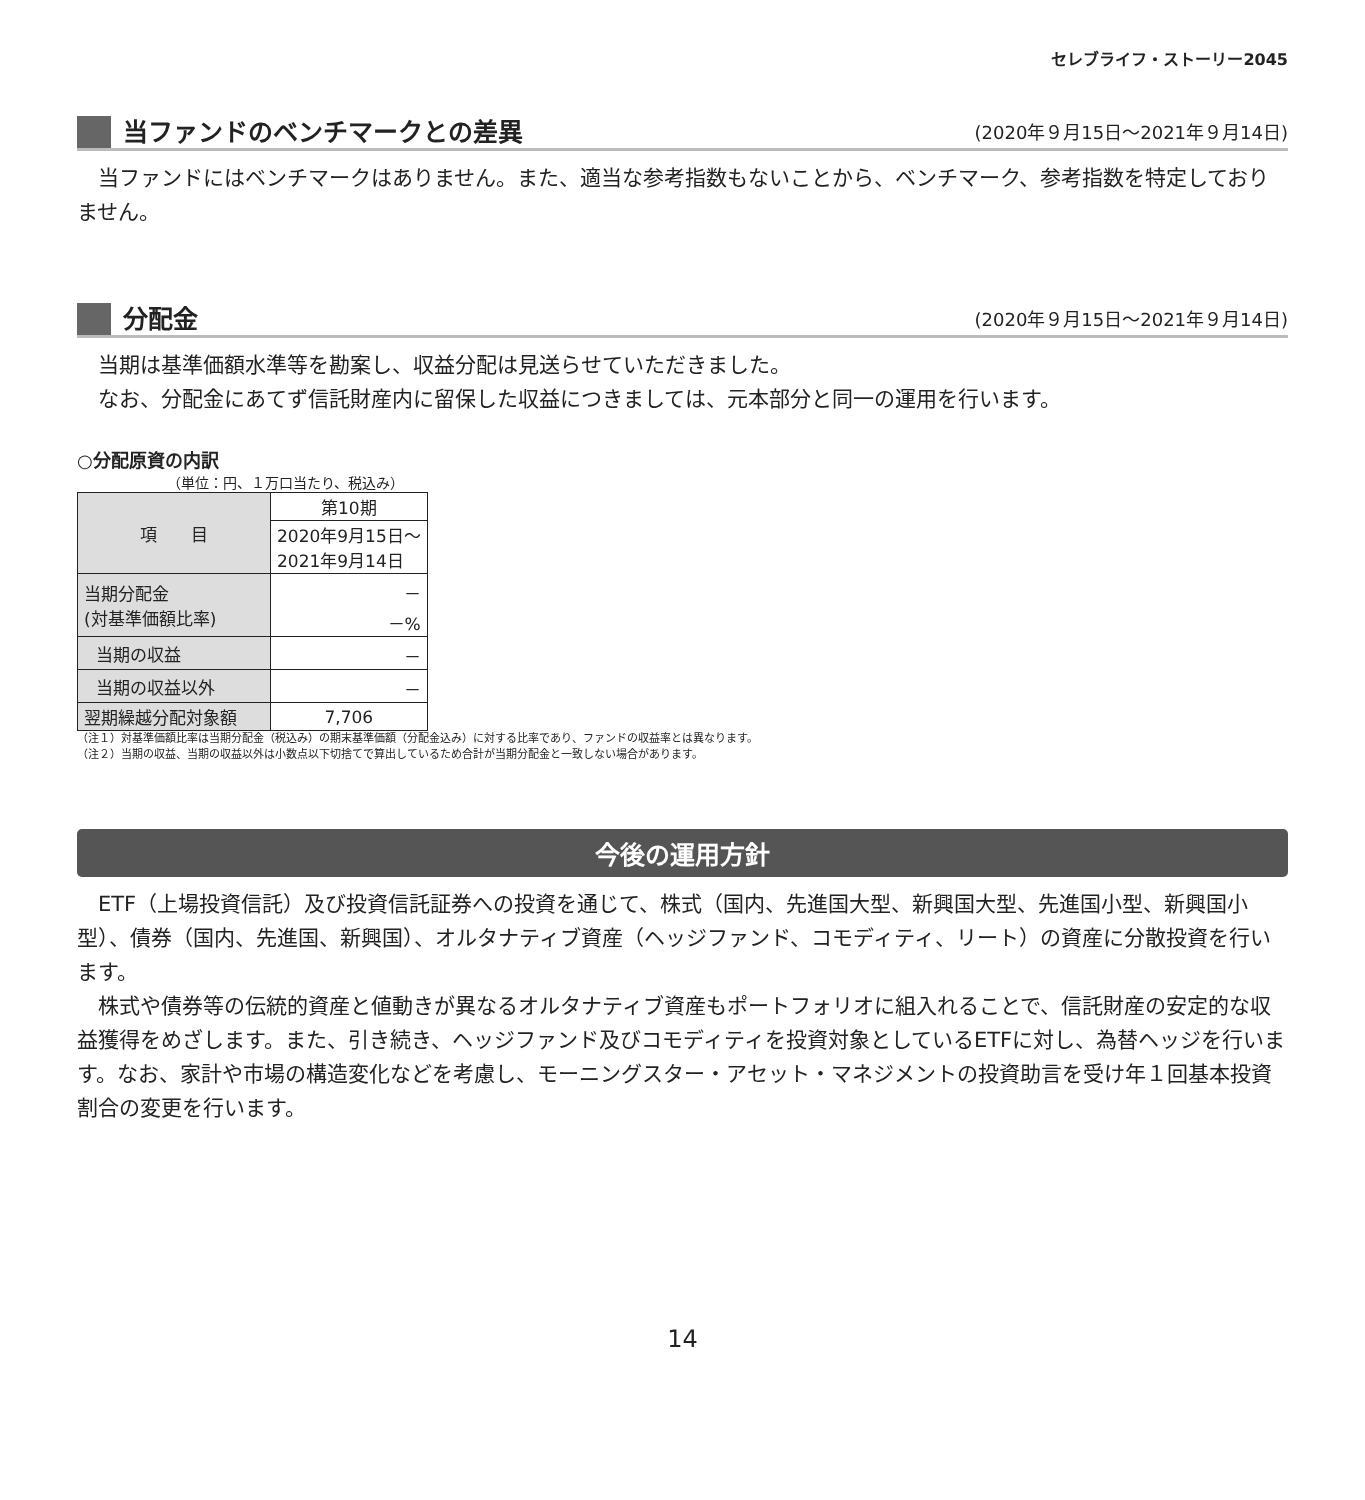セレブライフ・ストーリー2045
当ファンドのベンチマークとの差異
(2020年９月15日～2021年９月14日)
　当ファンドにはベンチマークはありません。また、適当な参考指数もないことから、ベンチマーク、参考指数を特定しておりません。
分配金
(2020年９月15日～2021年９月14日)
　当期は基準価額水準等を勘案し、収益分配は見送らせていただきました。
　なお、分配金にあてず信託財産内に留保した収益につきましては、元本部分と同一の運用を行います。
○分配原資の内訳
（単位：円、１万口当たり、税込み）
| 項 目 | 第10期 |
| --- | --- |
| | 2020年9月15日～ 2021年9月14日 |
| 当期分配金 (対基準価額比率) | － －% |
| 当期の収益 | － |
| 当期の収益以外 | － |
| 翌期繰越分配対象額 | 7,706 |
（注１）対基準価額比率は当期分配金（税込み）の期末基準価額（分配金込み）に対する比率であり、ファンドの収益率とは異なります。
（注２）当期の収益、当期の収益以外は小数点以下切捨てで算出しているため合計が当期分配金と一致しない場合があります。
今後の運用方針
　ETF（上場投資信託）及び投資信託証券への投資を通じて、株式（国内、先進国大型、新興国大型、先進国小型、新興国小型）、債券（国内、先進国、新興国）、オルタナティブ資産（ヘッジファンド、コモディティ、リート）の資産に分散投資を行います。
　株式や債券等の伝統的資産と値動きが異なるオルタナティブ資産もポートフォリオに組入れることで、信託財産の安定的な収益獲得をめざします。また、引き続き、ヘッジファンド及びコモディティを投資対象としているETFに対し、為替ヘッジを行います。なお、家計や市場の構造変化などを考慮し、モーニングスター・アセット・マネジメントの投資助言を受け年１回基本投資割合の変更を行います。
14